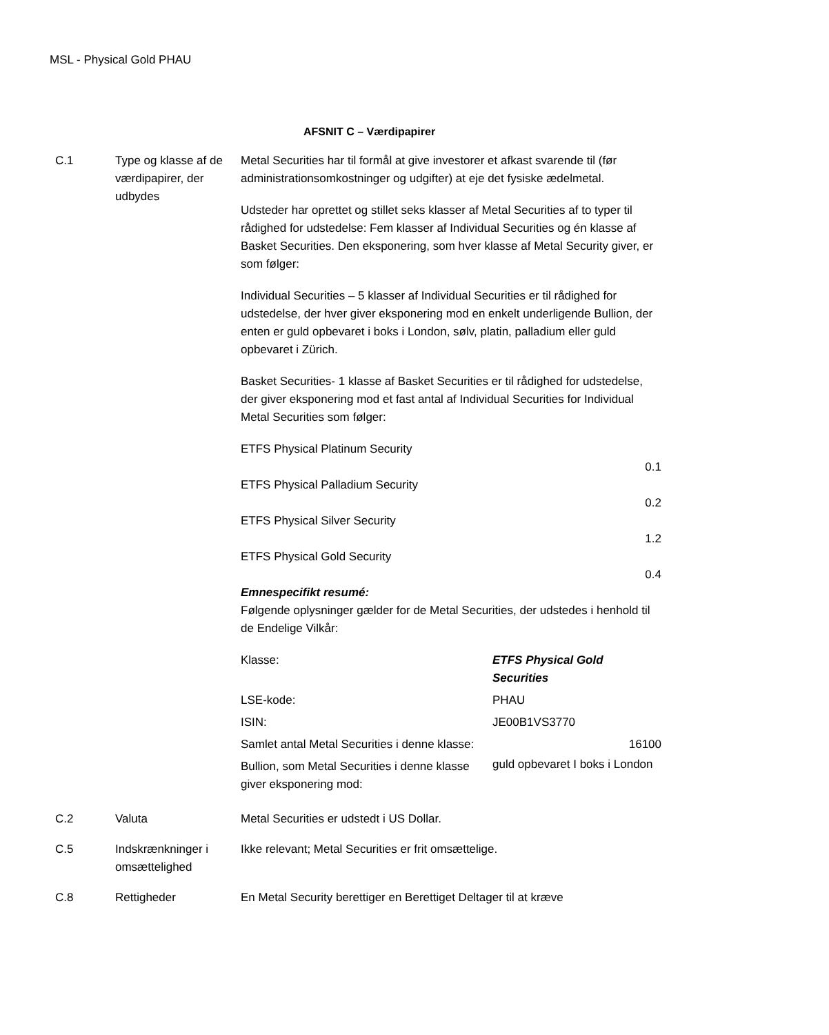MSL - Physical Gold PHAU
AFSNIT C – Værdipapirer
| C.1 | Type og klasse af de værdipapirer, der udbydes | Metal Securities har til formål at give investorer et afkast svarende til (før administrationsomkostninger og udgifter) at eje det fysiske ædelmetal. Udsteder har oprettet og stillet seks klasser af Metal Securities af to typer til rådighed for udstedelse: Fem klasser af Individual Securities og én klasse af Basket Securities. Den eksponering, som hver klasse af Metal Security giver, er som følger: Individual Securities – 5 klasser af Individual Securities er til rådighed for udstedelse, der hver giver eksponering mod en enkelt underligende Bullion, der enten er guld opbevaret i boks i London, sølv, platin, palladium eller guld opbevaret i Zürich. Basket Securities- 1 klasse af Basket Securities er til rådighed for udstedelse, der giver eksponering mod et fast antal af Individual Securities for Individual Metal Securities som følger: ETFS Physical Platinum Security 0.1 ETFS Physical Palladium Security 0.2 ETFS Physical Silver Security 1.2 ETFS Physical Gold Security 0.4 Emnespecifikt resumé: Følgende oplysninger gælder for de Metal Securities, der udstedes i henhold til de Endelige Vilkår: / Klasse: / ETFS Physical Gold Securities / / LSE-kode: / PHAU / / ISIN: / JE00B1VS3770 / / Samlet antal Metal Securities i denne klasse: / 16100 / / Bullion, som Metal Securities i denne klasse giver eksponering mod: / guld opbevaret I boks i London / |
| C.2 | Valuta | Metal Securities er udstedt i US Dollar. |
| C.5 | Indskrænkninger i omsættelighed | Ikke relevant; Metal Securities er frit omsættelige. |
| C.8 | Rettigheder | En Metal Security berettiger en Berettiget Deltager til at kræve |